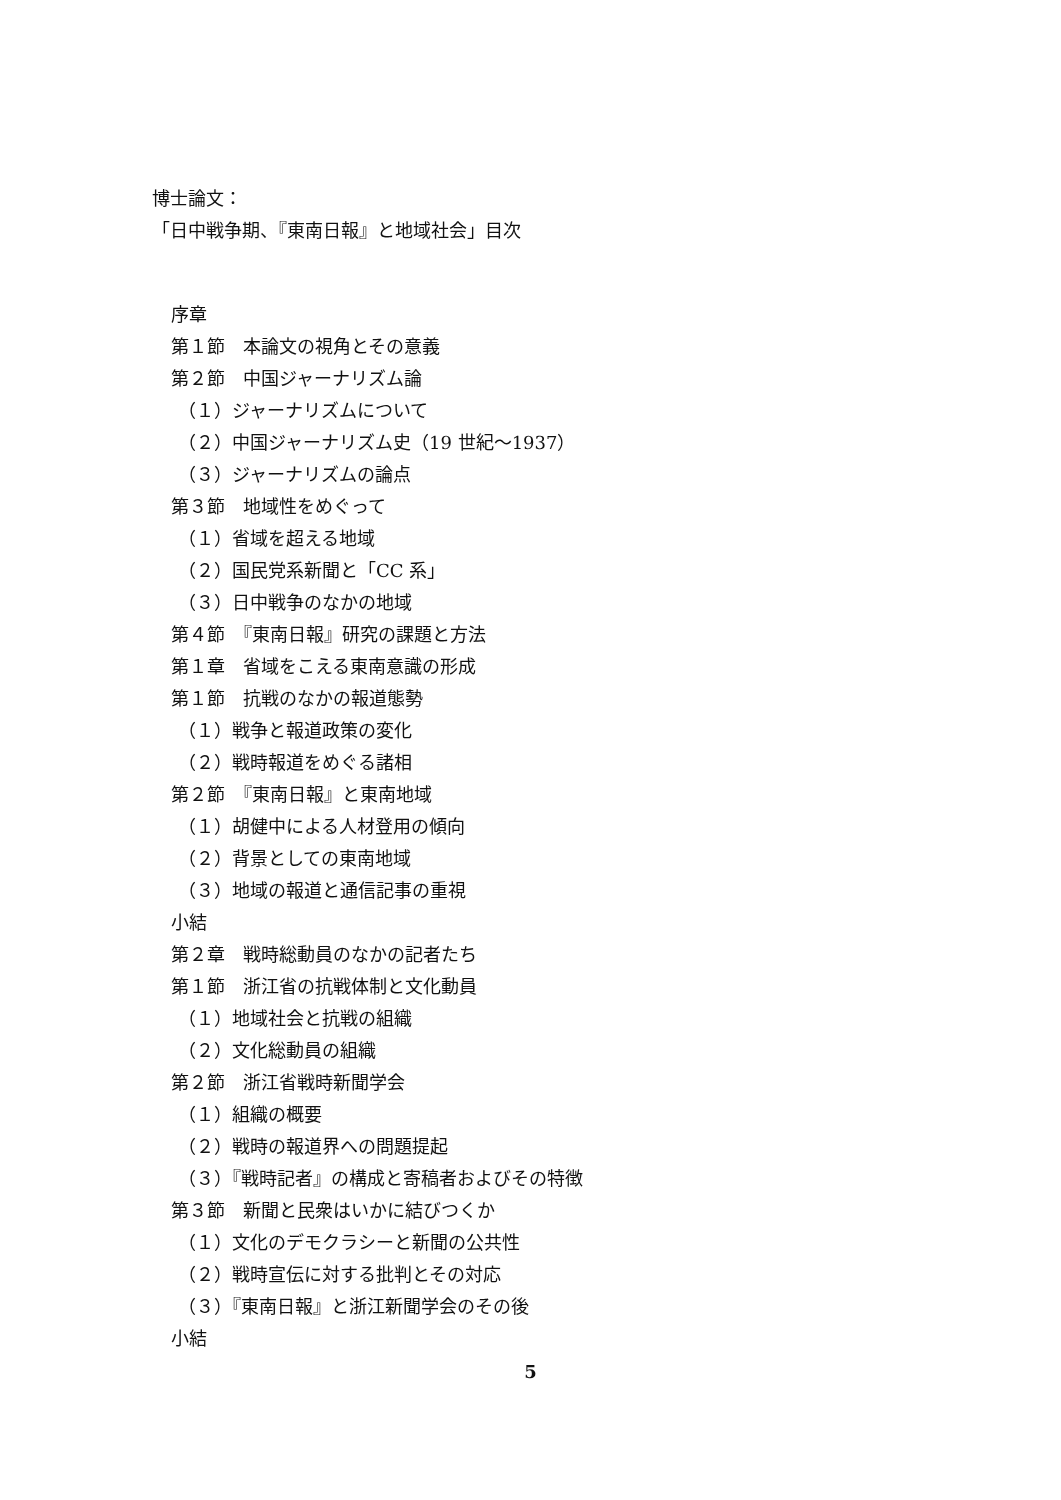博士論文：
「日中戦争期、『東南日報』と地域社会」目次
序章
第１節　本論文の視角とその意義
第２節　中国ジャーナリズム論
（１）ジャーナリズムについて
（２）中国ジャーナリズム史（19 世紀～1937）
（３）ジャーナリズムの論点
第３節　地域性をめぐって
（１）省域を超える地域
（２）国民党系新聞と「CC 系」
（３）日中戦争のなかの地域
第４節　『東南日報』研究の課題と方法
第１章　省域をこえる東南意識の形成
第１節　抗戦のなかの報道態勢
（１）戦争と報道政策の変化
（２）戦時報道をめぐる諸相
第２節　『東南日報』と東南地域
（１）胡健中による人材登用の傾向
（２）背景としての東南地域
（３）地域の報道と通信記事の重視
小結
第２章　戦時総動員のなかの記者たち
第１節　浙江省の抗戦体制と文化動員
（１）地域社会と抗戦の組織
（２）文化総動員の組織
第２節　浙江省戦時新聞学会
（１）組織の概要
（２）戦時の報道界への問題提起
（３）『戦時記者』の構成と寄稿者およびその特徴
第３節　新聞と民衆はいかに結びつくか
（１）文化のデモクラシーと新聞の公共性
（２）戦時宣伝に対する批判とその対応
（３）『東南日報』と浙江新聞学会のその後
小結
5